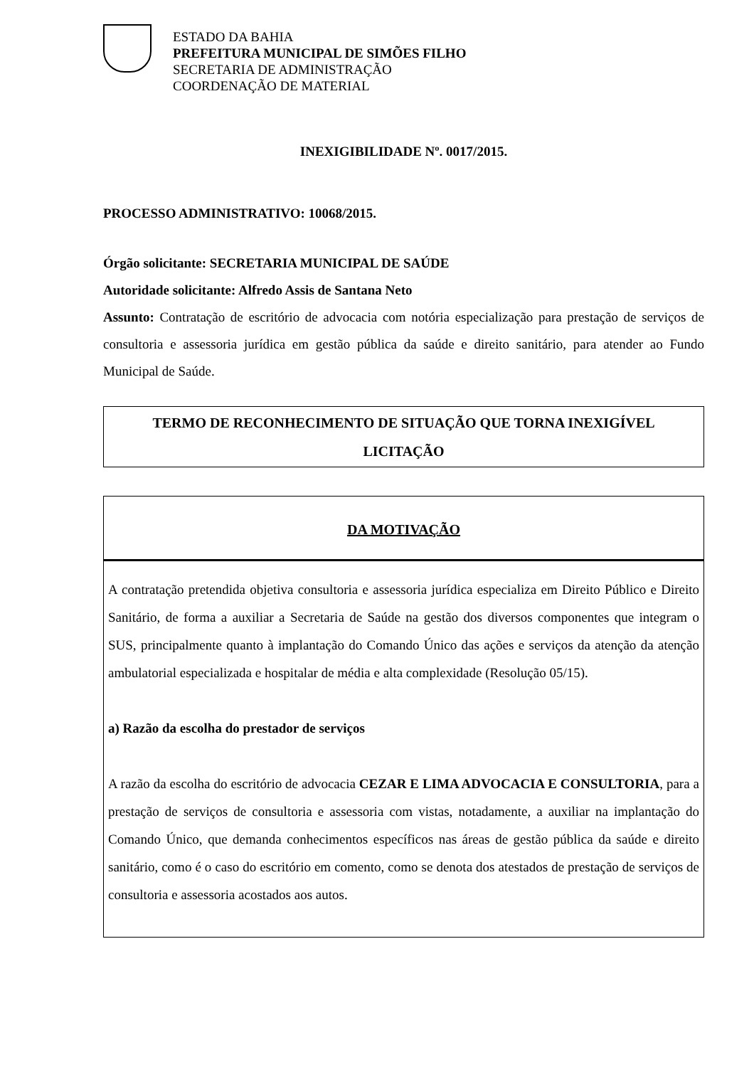ESTADO DA BAHIA
PREFEITURA MUNICIPAL DE SIMÕES FILHO
SECRETARIA DE ADMINISTRAÇÃO
COORDENAÇÃO DE MATERIAL
INEXIGIBILIDADE Nº. 0017/2015.
PROCESSO ADMINISTRATIVO: 10068/2015.
Órgão solicitante: SECRETARIA MUNICIPAL DE SAÚDE
Autoridade solicitante: Alfredo Assis de Santana Neto
Assunto: Contratação de escritório de advocacia com notória especialização para prestação de serviços de consultoria e assessoria jurídica em gestão pública da saúde e direito sanitário, para atender ao Fundo Municipal de Saúde.
TERMO DE RECONHECIMENTO DE SITUAÇÃO QUE TORNA INEXIGÍVEL LICITAÇÃO
DA MOTIVAÇÃO
A contratação pretendida objetiva consultoria e assessoria jurídica especializa em Direito Público e Direito Sanitário, de forma a auxiliar a Secretaria de Saúde na gestão dos diversos componentes que integram o SUS, principalmente quanto à implantação do Comando Único das ações e serviços da atenção da atenção ambulatorial especializada e hospitalar de média e alta complexidade (Resolução 05/15).
a) Razão da escolha do prestador de serviços
A razão da escolha do escritório de advocacia CEZAR E LIMA ADVOCACIA E CONSULTORIA, para a prestação de serviços de consultoria e assessoria com vistas, notadamente, a auxiliar na implantação do Comando Único, que demanda conhecimentos específicos nas áreas de gestão pública da saúde e direito sanitário, como é o caso do escritório em comento, como se denota dos atestados de prestação de serviços de consultoria e assessoria acostados aos autos.